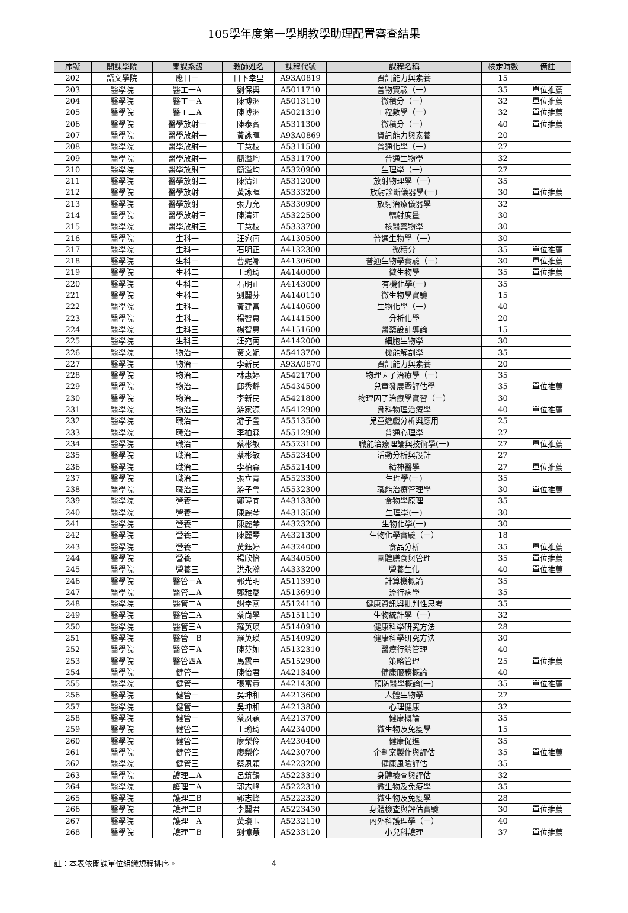105學年度第一學期教學助理配置審查結果
| 序號 | 開課學院 | 開課系級 | 教師姓名 | 課程代號 | 課程名稱 | 核定時數 | 備註 |
| --- | --- | --- | --- | --- | --- | --- | --- |
| 202 | 語文學院 | 應日一 | 日下幸里 | A93A0819 | 資訊能力與素養 | 15 | |
| 203 | 醫學院 | 醫工一A | 劉保興 | A5011710 | 普物實驗（一） | 35 | 單位推薦 |
| 204 | 醫學院 | 醫工一A | 陳博洲 | A5013110 | 微積分（一） | 32 | 單位推薦 |
| 205 | 醫學院 | 醫工二A | 陳博洲 | A5021310 | 工程數學（一） | 32 | 單位推薦 |
| 206 | 醫學院 | 醫學放射一 | 陳泰賓 | A5311300 | 微積分（一） | 40 | 單位推薦 |
| 207 | 醫學院 | 醫學放射一 | 黃詠暉 | A93A0869 | 資訊能力與素養 | 20 | |
| 208 | 醫學院 | 醫學放射一 | 丁慧枝 | A5311500 | 普通化學（一） | 27 | |
| 209 | 醫學院 | 醫學放射一 | 簡溢均 | A5311700 | 普通生物學 | 32 | |
| 210 | 醫學院 | 醫學放射二 | 簡溢均 | A5320900 | 生理學（一） | 27 | |
| 211 | 醫學院 | 醫學放射二 | 陳清江 | A5312000 | 放射物理學（一） | 35 | |
| 212 | 醫學院 | 醫學放射三 | 黃詠暉 | A5333200 | 放射診斷儀器學(一) | 30 | 單位推薦 |
| 213 | 醫學院 | 醫學放射三 | 張力允 | A5330900 | 放射治療儀器學 | 32 | |
| 214 | 醫學院 | 醫學放射三 | 陳清江 | A5322500 | 輻射度量 | 30 | |
| 215 | 醫學院 | 醫學放射三 | 丁慧枝 | A5333700 | 核醫藥物學 | 30 | |
| 216 | 醫學院 | 生科一 | 汪宛南 | A4130500 | 普通生物學（一） | 30 | |
| 217 | 醫學院 | 生科一 | 石明正 | A4132300 | 微積分 | 35 | 單位推薦 |
| 218 | 醫學院 | 生科一 | 曹妮娜 | A4130600 | 普通生物學實驗（一） | 30 | 單位推薦 |
| 219 | 醫學院 | 生科二 | 王瑜琦 | A4140000 | 微生物學 | 35 | 單位推薦 |
| 220 | 醫學院 | 生科二 | 石明正 | A4143000 | 有機化學(一) | 35 | |
| 221 | 醫學院 | 生科二 | 劉麗芬 | A4140110 | 微生物學實驗 | 15 | |
| 222 | 醫學院 | 生科二 | 黃建富 | A4140600 | 生物化學（一） | 40 | |
| 223 | 醫學院 | 生科二 | 楊智惠 | A4141500 | 分析化學 | 20 | |
| 224 | 醫學院 | 生科三 | 楊智惠 | A4151600 | 醫藥設計導論 | 15 | |
| 225 | 醫學院 | 生科三 | 汪宛南 | A4142000 | 細胞生物學 | 30 | |
| 226 | 醫學院 | 物治一 | 黃文妮 | A5413700 | 機能解剖學 | 35 | |
| 227 | 醫學院 | 物治一 | 李新民 | A93A0870 | 資訊能力與素養 | 20 | |
| 228 | 醫學院 | 物治二 | 林惠婷 | A5421700 | 物理因子治療學（一） | 35 | |
| 229 | 醫學院 | 物治二 | 邱秀靜 | A5434500 | 兒童發展暨評估學 | 35 | 單位推薦 |
| 230 | 醫學院 | 物治二 | 李新民 | A5421800 | 物理因子治療學實習（一） | 30 | |
| 231 | 醫學院 | 物治三 | 游家源 | A5412900 | 骨科物理治療學 | 40 | 單位推薦 |
| 232 | 醫學院 | 職治一 | 游子瑩 | A5513500 | 兒童遊戲分析與應用 | 25 | |
| 233 | 醫學院 | 職治一 | 李柏森 | A5512900 | 普通心理學 | 27 | |
| 234 | 醫學院 | 職治二 | 蔡彬敏 | A5523100 | 職能治療理論與技術學(一) | 27 | 單位推薦 |
| 235 | 醫學院 | 職治二 | 蔡彬敏 | A5523400 | 活動分析與設計 | 27 | |
| 236 | 醫學院 | 職治二 | 李柏森 | A5521400 | 精神醫學 | 27 | 單位推薦 |
| 237 | 醫學院 | 職治二 | 張立青 | A5523300 | 生理學(一) | 35 | |
| 238 | 醫學院 | 職治三 | 游子瑩 | A5532300 | 職能治療管理學 | 30 | 單位推薦 |
| 239 | 醫學院 | 營養一 | 鄭瑋宜 | A4313300 | 食物學原理 | 35 | |
| 240 | 醫學院 | 營養一 | 陳麗琴 | A4313500 | 生理學(一) | 30 | |
| 241 | 醫學院 | 營養二 | 陳麗琴 | A4323200 | 生物化學(一) | 30 | |
| 242 | 醫學院 | 營養二 | 陳麗琴 | A4321300 | 生物化學實驗（一） | 18 | |
| 243 | 醫學院 | 營養二 | 黃鈺婷 | A4324000 | 食品分析 | 35 | 單位推薦 |
| 244 | 醫學院 | 營養三 | 楊欣怡 | A4340500 | 團體膳食與管理 | 35 | 單位推薦 |
| 245 | 醫學院 | 營養三 | 洪永瀚 | A4333200 | 營養生化 | 40 | 單位推薦 |
| 246 | 醫學院 | 醫管一A | 郭光明 | A5113910 | 計算機概論 | 35 | |
| 247 | 醫學院 | 醫管二A | 鄭雅愛 | A5136910 | 流行病學 | 35 | |
| 248 | 醫學院 | 醫管二A | 謝幸燕 | A5124110 | 健康資訊與批判性思考 | 35 | |
| 249 | 醫學院 | 醫管二A | 蔡尚學 | A5151110 | 生物統計學（一） | 32 | |
| 250 | 醫學院 | 醫管三A | 羅英瑛 | A5140910 | 健康科學研究方法 | 28 | |
| 251 | 醫學院 | 醫管三B | 羅英瑛 | A5140920 | 健康科學研究方法 | 30 | |
| 252 | 醫學院 | 醫管三A | 陳芬如 | A5132310 | 醫療行銷管理 | 40 | |
| 253 | 醫學院 | 醫管四A | 馬震中 | A5152900 | 策略管理 | 25 | 單位推薦 |
| 254 | 醫學院 | 健管一 | 陳怡君 | A4213400 | 健康服務概論 | 40 | |
| 255 | 醫學院 | 健管一 | 張富貴 | A4214300 | 預防醫學概論(一) | 35 | 單位推薦 |
| 256 | 醫學院 | 健管一 | 吳坤和 | A4213600 | 人體生物學 | 27 | |
| 257 | 醫學院 | 健管一 | 吳坤和 | A4213800 | 心理健康 | 32 | |
| 258 | 醫學院 | 健管一 | 蔡夙穎 | A4213700 | 健康概論 | 35 | |
| 259 | 醫學院 | 健管二 | 王瑜琦 | A4234000 | 微生物及免疫學 | 15 | |
| 260 | 醫學院 | 健管二 | 廖梨伶 | A4230400 | 健康促進 | 35 | |
| 261 | 醫學院 | 健管三 | 廖梨伶 | A4230700 | 企劃案製作與評估 | 35 | 單位推薦 |
| 262 | 醫學院 | 健管三 | 蔡夙穎 | A4223200 | 健康風險評估 | 35 | |
| 263 | 醫學院 | 護理二A | 呂筑韻 | A5223310 | 身體檢查與評估 | 32 | |
| 264 | 醫學院 | 護理二A | 郭志峰 | A5222310 | 微生物及免疫學 | 35 | |
| 265 | 醫學院 | 護理二B | 郭志峰 | A5222320 | 微生物及免疫學 | 28 | |
| 266 | 醫學院 | 護理二B | 李麗君 | A5223430 | 身體檢查與評估實驗 | 30 | 單位推薦 |
| 267 | 醫學院 | 護理三A | 黃瓊玉 | A5232110 | 內外科護理學（一） | 40 | |
| 268 | 醫學院 | 護理三B | 劉憶慧 | A5233120 | 小兒科護理 | 37 | 單位推薦 |
註：本表依開課單位組織規程排序。 4